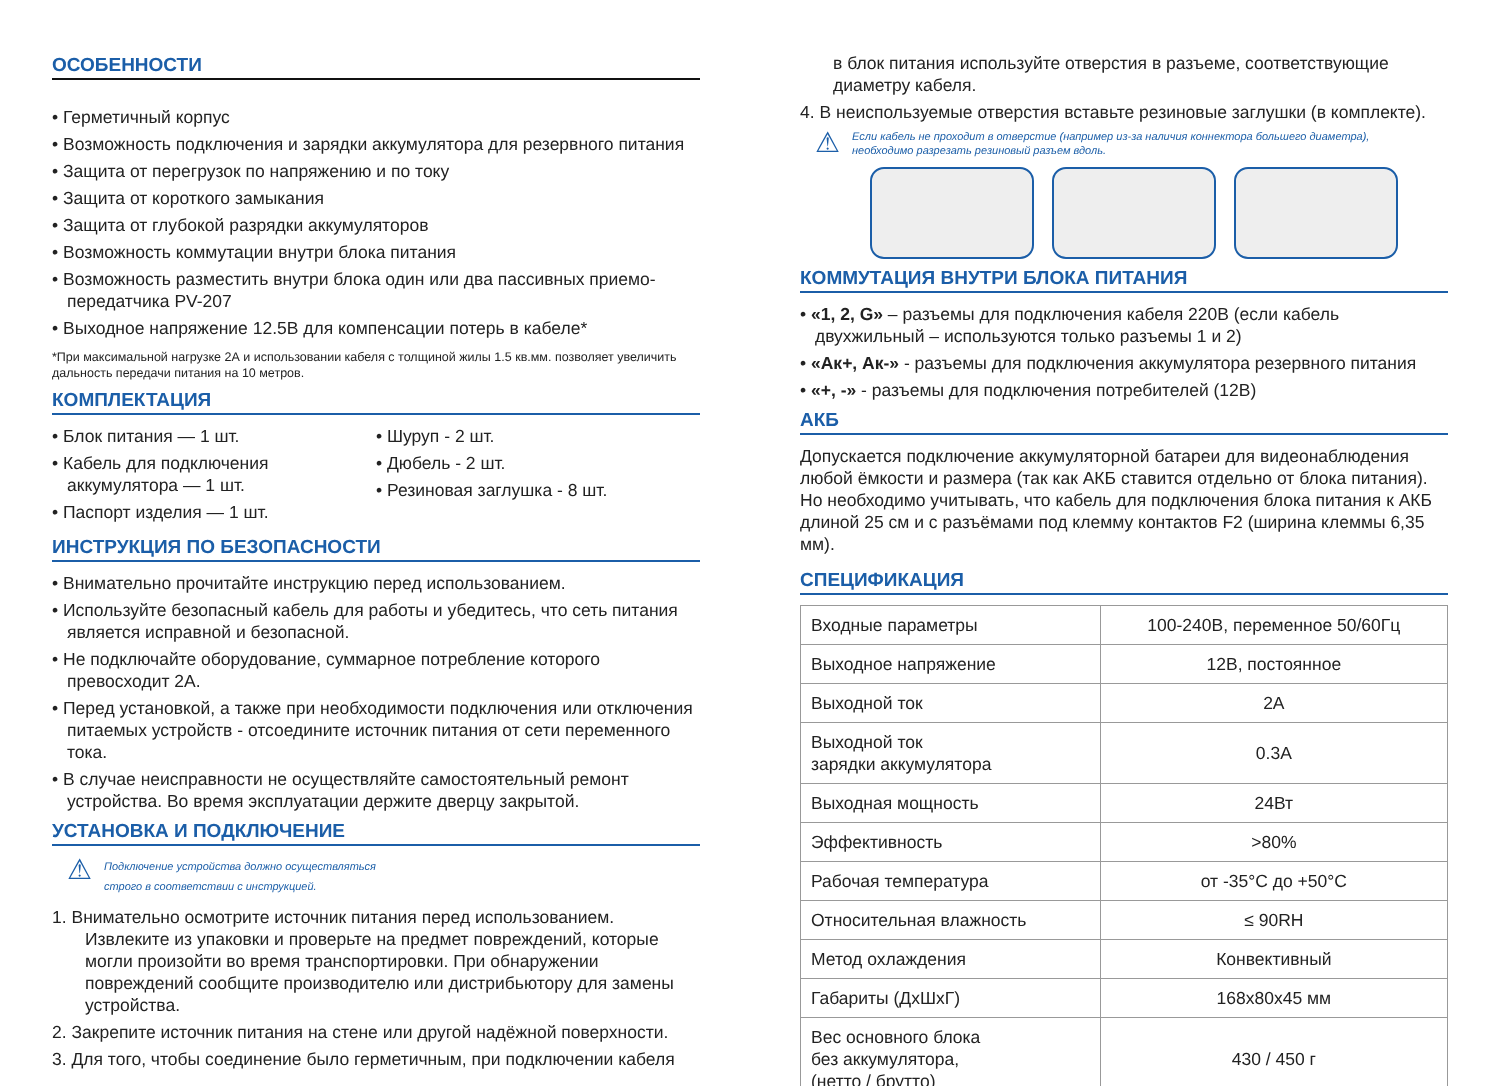ОСОБЕННОСТИ
• Герметичный корпус
• Возможность подключения и зарядки аккумулятора для резервного питания
• Защита от перегрузок по напряжению и по току
• Защита от короткого замыкания
• Защита от глубокой разрядки аккумуляторов
• Возможность коммутации внутри блока питания
• Возможность разместить внутри блока один или два пассивных приемо-передатчика PV-207
• Выходное напряжение 12.5В для компенсации потерь в кабеле*
*При максимальной нагрузке 2А и использовании кабеля с толщиной жилы 1.5 кв.мм. позволяет увеличить дальность передачи питания на 10 метров.
КОМПЛЕКТАЦИЯ
• Блок питания — 1 шт.
• Кабель для подключения аккумулятора — 1 шт.
• Паспорт изделия — 1 шт.
• Шуруп - 2 шт.
• Дюбель - 2 шт.
• Резиновая заглушка - 8 шт.
ИНСТРУКЦИЯ ПО БЕЗОПАСНОСТИ
• Внимательно прочитайте инструкцию перед использованием.
• Используйте безопасный кабель для работы и убедитесь, что сеть питания является исправной и безопасной.
• Не подключайте оборудование, суммарное потребление которого превосходит 2А.
• Перед установкой, а также при необходимости подключения или отключения питаемых устройств - отсоедините источник питания от сети переменного тока.
• В случае неисправности не осуществляйте самостоятельный ремонт устройства. Во время эксплуатации держите дверцу закрытой.
УСТАНОВКА И ПОДКЛЮЧЕНИЕ
⚠
Подключение устройства должно осуществляться
строго в соответствии с инструкцией.
1. Внимательно осмотрите источник питания перед использованием. Извлеките из упаковки и проверьте на предмет повреждений, которые могли произойти во время транспортировки. При обнаружении повреждений сообщите производителю или дистрибьютору для замены устройства.
2. Закрепите источник питания на стене или другой надёжной поверхности.
3. Для того, чтобы соединение было герметичным, при подключении кабеля
в блок питания используйте отверстия в разъеме, соответствующие диаметру кабеля.
4. В неиспользуемые отверстия вставьте резиновые заглушки (в комплекте).
⚠
Если кабель не проходит в отверстие (например из-за наличия коннектора большего диаметра),
необходимо разрезать резиновый разъем вдоль.
КОММУТАЦИЯ ВНУТРИ БЛОКА ПИТАНИЯ
• «1, 2, G» – разъемы для подключения кабеля 220В (если кабель двухжильный – используются только разъемы 1 и 2)
• «Ак+, Ак-» - разъемы для подключения аккумулятора резервного питания
• «+, -» - разъемы для подключения потребителей (12В)
АКБ
Допускается подключение аккумуляторной батареи для видеонаблюдения любой ёмкости и размера (так как АКБ ставится отдельно от блока питания). Но необходимо учитывать, что кабель для подключения блока питания к АКБ длиной 25 см и с разъёмами под клемму контактов F2 (ширина клеммы 6,35 мм).
СПЕЦИФИКАЦИЯ
| Входные параметры | 100-240В, переменное 50/60Гц |
| Выходное напряжение | 12В, постоянное |
| Выходной ток | 2А |
| Выходной ток зарядки аккумулятора | 0.3А |
| Выходная мощность | 24Вт |
| Эффективность | >80% |
| Рабочая температура | от -35°С до +50°С |
| Относительная влажность | ≤ 90RH |
| Метод охлаждения | Конвективный |
| Габариты (ДхШхГ) | 168x80x45 мм |
| Вес основного блока без аккумулятора, (нетто / брутто) | 430 / 450 г |